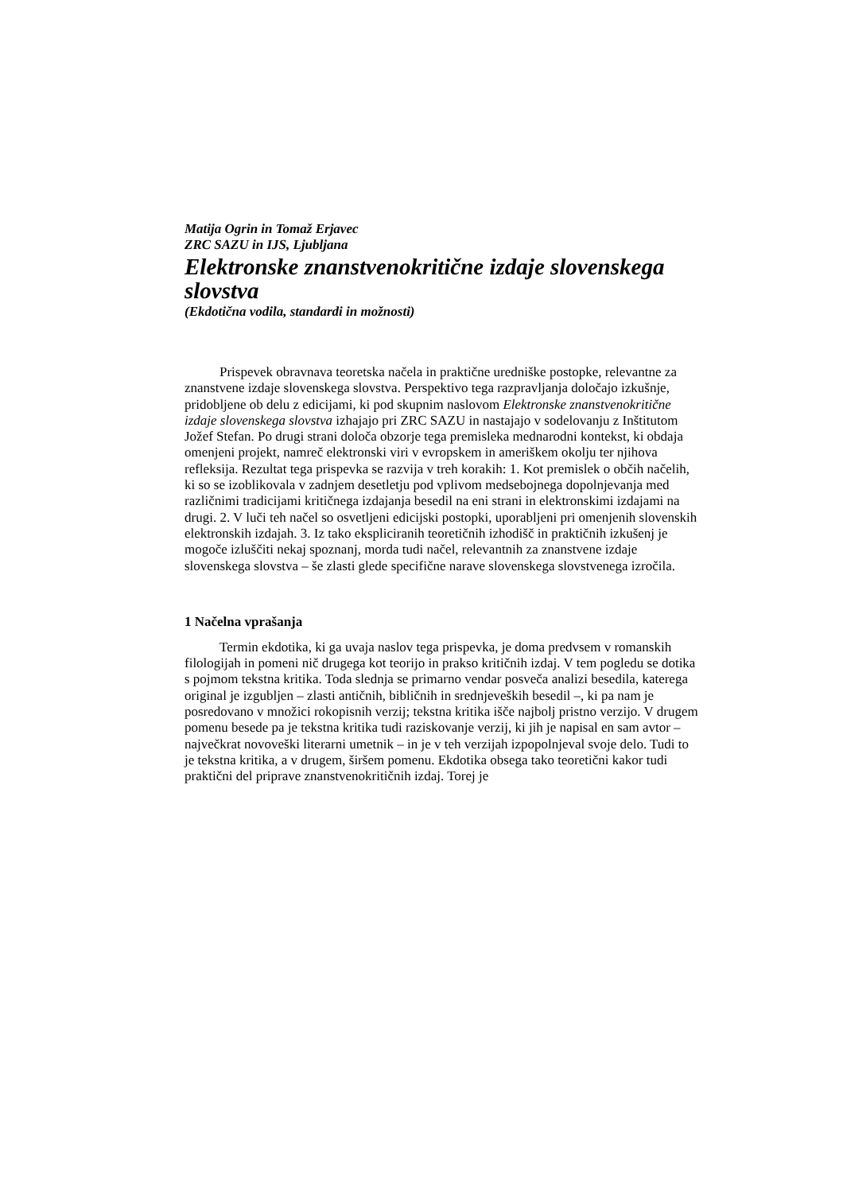Matija Ogrin in Tomaž Erjavec
ZRC SAZU in IJS, Ljubljana
Elektronske znanstvenokritične izdaje slovenskega slovstva
(Ekdotična vodila, standardi in možnosti)
Prispevek obravnava teoretska načela in praktične uredniške postopke, relevantne za znanstvene izdaje slovenskega slovstva. Perspektivo tega razpravljanja določajo izkušnje, pridobljene ob delu z edicijami, ki pod skupnim naslovom Elektronske znanstvenokritične izdaje slovenskega slovstva izhajajo pri ZRC SAZU in nastajajo v sodelovanju z Inštitutom Jožef Stefan. Po drugi strani določa obzorje tega premisleka mednarodni kontekst, ki obdaja omenjeni projekt, namreč elektronski viri v evropskem in ameriškem okolju ter njihova refleksija. Rezultat tega prispevka se razvija v treh korakih: 1. Kot premislek o občih načelih, ki so se izoblikovala v zadnjem desetletju pod vplivom medsebojnega dopolnjevanja med različnimi tradicijami kritičnega izdajanja besedil na eni strani in elektronskimi izdajami na drugi. 2. V luči teh načel so osvetljeni edicijski postopki, uporabljeni pri omenjenih slovenskih elektronskih izdajah. 3. Iz tako ekspliciranih teoretičnih izhodišč in praktičnih izkušenj je mogoče izluščiti nekaj spoznanj, morda tudi načel, relevantnih za znanstvene izdaje slovenskega slovstva – še zlasti glede specifične narave slovenskega slovstvenega izročila.
1 Načelna vprašanja
Termin ekdotika, ki ga uvaja naslov tega prispevka, je doma predvsem v romanskih filologijah in pomeni nič drugega kot teorijo in prakso kritičnih izdaj. V tem pogledu se dotika s pojmom tekstna kritika. Toda slednja se primarno vendar posveča analizi besedila, katerega original je izgubljen – zlasti antičnih, bibličnih in srednjeveških besedil –, ki pa nam je posredovano v množici rokopisnih verzij; tekstna kritika išče najbolj pristno verzijo. V drugem pomenu besede pa je tekstna kritika tudi raziskovanje verzij, ki jih je napisal en sam avtor – največkrat novoveški literarni umetnik – in je v teh verzijah izpopolnjeval svoje delo. Tudi to je tekstna kritika, a v drugem, širšem pomenu. Ekdotika obsega tako teoretični kakor tudi praktični del priprave znanstvenokritičnih izdaj. Torej je